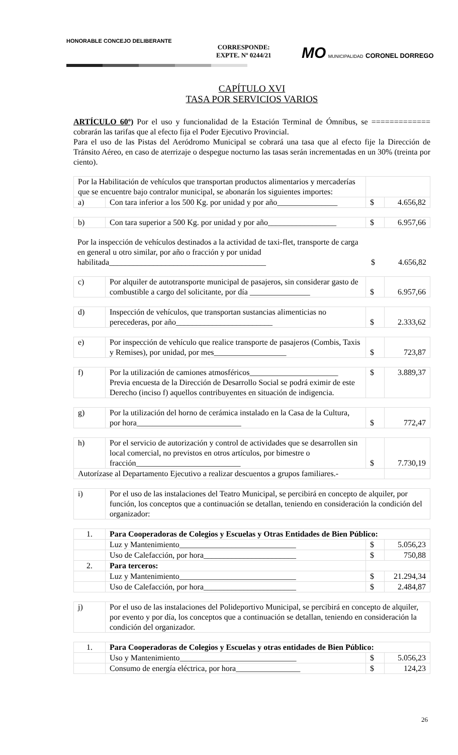HONORABLE CONCEJO DELIBERANTE
CORRESPONDE:
EXPTE. Nº 0244/21
MO MUNICIPALIDAD CORONEL DORREGO
CAPÍTULO XVI
TASA POR SERVICIOS VARIOS
ARTÍCULO 60º) Por el uso y funcionalidad de la Estación Terminal de Ómnibus, se ============= cobrarán las tarifas que al efecto fija el Poder Ejecutivo Provincial.
Para el uso de las Pistas del Aeródromo Municipal se cobrará una tasa que al efecto fije la Dirección de Tránsito Aéreo, en caso de aterrizaje o despegue nocturno las tasas serán incrementadas en un 30% (treinta por ciento).
| Por la Habilitación de vehículos que transportan productos alimentarios y mercaderías que se encuentre bajo contralor municipal, se abonarán los siguientes importes: | | | |
| a) | Con tara inferior a los 500 Kg. por unidad y por año_______________ | $ | 4.656,82 |
| b) | Con tara superior a 500 Kg. por unidad y por año_________________ | $ | 6.957,66 |
| Por la inspección de vehículos destinados a la actividad de taxi-flet, transporte de carga en general u otro similar, por año o fracción y por unidad habilitada_______________________________________ | $ | 4.656,82 |
| c) | Por alquiler de autotransporte municipal de pasajeros, sin considerar gasto de combustible a cargo del solicitante, por día _______________ | $ | 6.957,66 |
| d) | Inspección de vehículos, que transportan sustancias alimenticias no perecederas, por año________________________ | $ | 2.333,62 |
| e) | Por inspección de vehículo que realice transporte de pasajeros (Combis, Taxis y Remises), por unidad, por mes__________________ | $ | 723,87 |
| f) | Por la utilización de camiones atmosféricos______________________ Previa encuesta de la Dirección de Desarrollo Social se podrá eximir de este Derecho (inciso f) aquellos contribuyentes en situación de indigencia. | $ | 3.889,37 |
| g) | Por la utilización del horno de cerámica instalado en la Casa de la Cultura, por hora__________________________ | $ | 772,47 |
| h) | Por el servicio de autorización y control de actividades que se desarrollen sin local comercial, no previstos en otros artículos, por bimestre o fracción__________________________ | $ | 7.730,19 |
| Autorízase al Departamento Ejecutivo a realizar descuentos a grupos familiares.- | | | |
| i) | Por el uso de las instalaciones del Teatro Municipal, se percibirá en concepto de alquiler, por función, los conceptos que a continuación se detallan, teniendo en consideración la condición del organizador: |
| 1. | Para Cooperadoras de Colegios y Escuelas y Otras Entidades de Bien Público: | | |
| | Luz y Mantenimiento_____________________________ | $ | 5.056,23 |
| | Uso de Calefacción, por hora_______________________ | $ | 750,88 |
| 2. | Para terceros: | | |
| | Luz y Mantenimiento_____________________________ | $ | 21.294,34 |
| | Uso de Calefacción, por hora_______________________ | $ | 2.484,87 |
| j) | Por el uso de las instalaciones del Polideportivo Municipal, se percibirá en concepto de alquiler, por evento y por día, los conceptos que a continuación se detallan, teniendo en consideración la condición del organizador. |
| 1. | Para Cooperadoras de Colegios y Escuelas y otras entidades de Bien Público: | | |
| | Uso y Mantenimiento_____________________________ | $ | 5.056,23 |
| | Consumo de energía eléctrica, por hora________________ | $ | 124,23 |
26